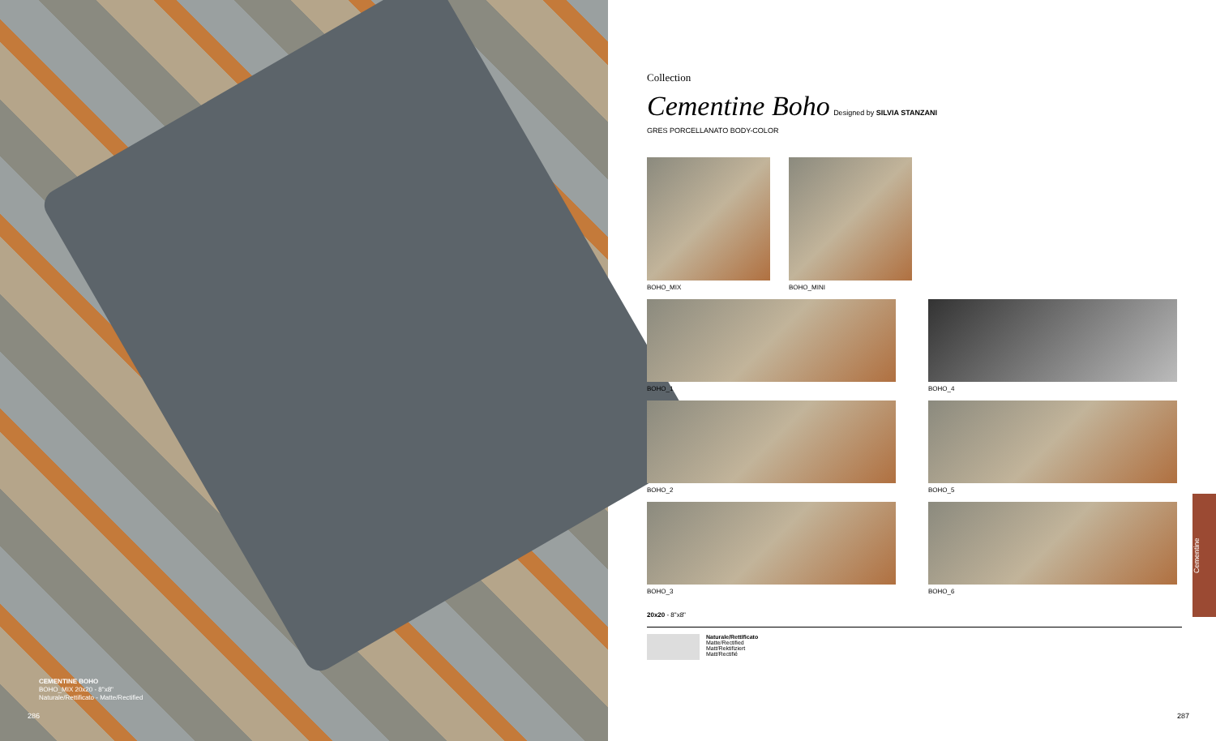CEMENTINE BOHO
BOHO_MIX 20x20 - 8"x8"
Naturale/Rettificato - Matte/Rectified
286
Collection
Cementine Boho Designed by SILVIA STANZANI
GRES PORCELLANATO BODY-COLOR
BOHO_MIX BOHO_MINI
BOHO_1
BOHO_2
BOHO_3
BOHO_4
BOHO_5
BOHO_6
20x20 - 8"x8"
Naturale/Rettificato
Matte/Rectified
Matt/Rektifiziert
Matt/Rectifié
287
Cementine